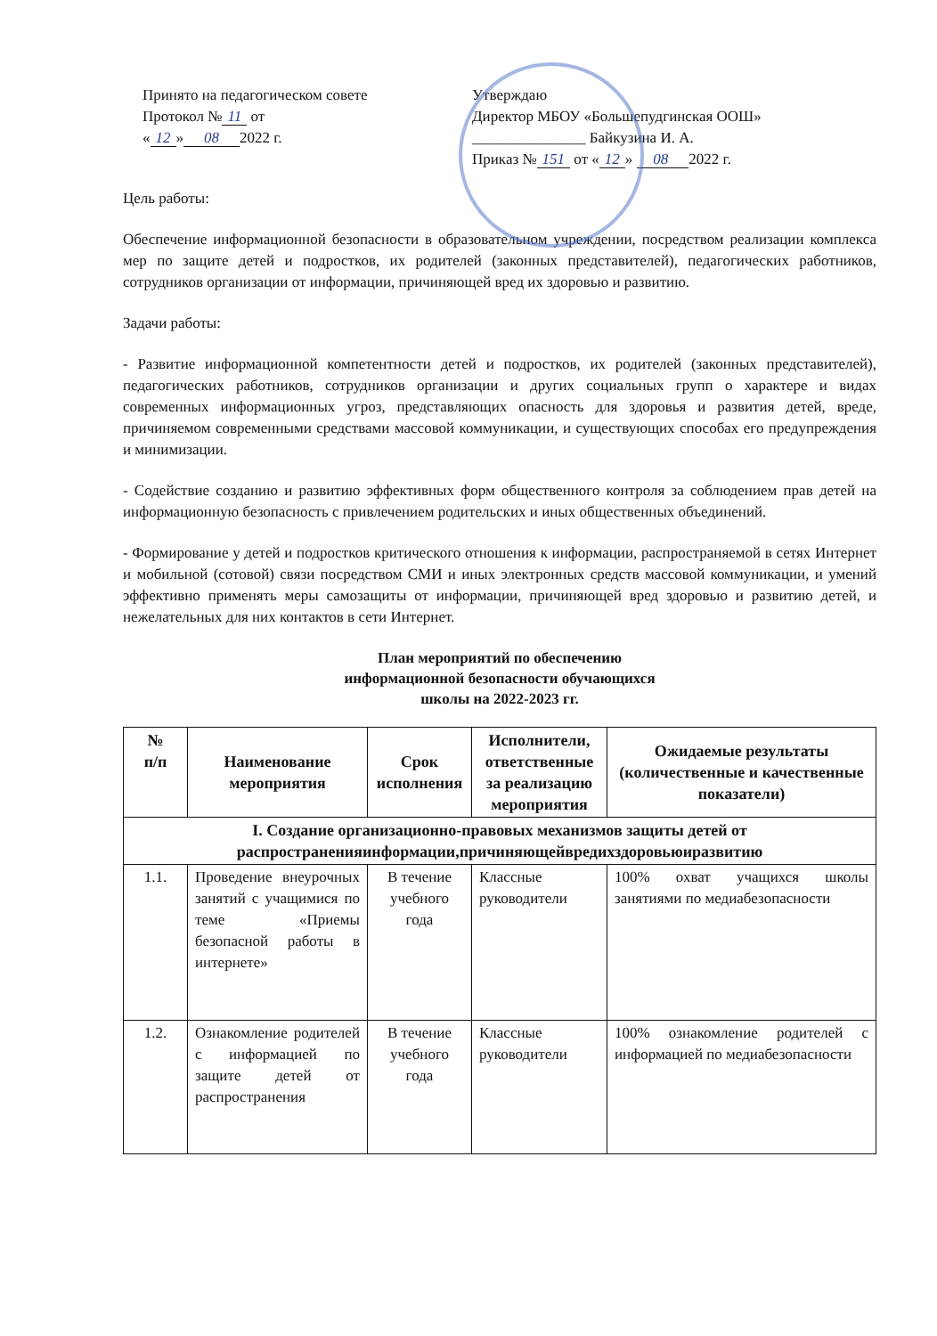Принято на педагогическом совете
Протокол № 11 от
« 12 » 08 2022 г.
Утверждаю
Директор МБОУ «Большепудгинская ООШ»
_______________ Байкузина И. А.
Приказ № 151 от « 12 » 08 2022 г.
Цель работы:
Обеспечение информационной безопасности в образовательном учреждении, посредством реализации комплекса мер по защите детей и подростков, их родителей (законных представителей), педагогических работников, сотрудников организации от информации, причиняющей вред их здоровью и развитию.
Задачи работы:
- Развитие информационной компетентности детей и подростков, их родителей (законных представителей), педагогических работников, сотрудников организации и других социальных групп о характере и видах современных информационных угроз, представляющих опасность для здоровья и развития детей, вреде, причиняемом современными средствами массовой коммуникации, и существующих способах его предупреждения и минимизации.
- Содействие созданию и развитию эффективных форм общественного контроля за соблюдением прав детей на информационную безопасность с привлечением родительских и иных общественных объединений.
- Формирование у детей и подростков критического отношения к информации, распространяемой в сетях Интернет и мобильной (сотовой) связи посредством СМИ и иных электронных средств массовой коммуникации, и умений эффективно применять меры самозащиты от информации, причиняющей вред здоровью и развитию детей, и нежелательных для них контактов в сети Интернет.
План мероприятий по обеспечению
информационной безопасности обучающихся
школы на 2022-2023 гг.
| № п/п | Наименование мероприятия | Срок исполнения | Исполнители, ответственные за реализацию мероприятия | Ожидаемые результаты (количественные и качественные показатели) |
| --- | --- | --- | --- | --- |
| I. Создание организационно-правовых механизмов защиты детей от распространенияинформации,причиняющейвредихздоровьюиразвитию | | | | |
| 1.1. | Проведение внеурочных занятий с учащимися по теме «Приемы безопасной работы в интернете» | В течение учебного года | Классные руководители | 100% охват учащихся школы занятиями по медиабезопасности |
| 1.2. | Ознакомление родителей с информацией по защите детей от распространения | В течение учебного года | Классные руководители | 100% ознакомление родителей с информацией по медиабезопасности |